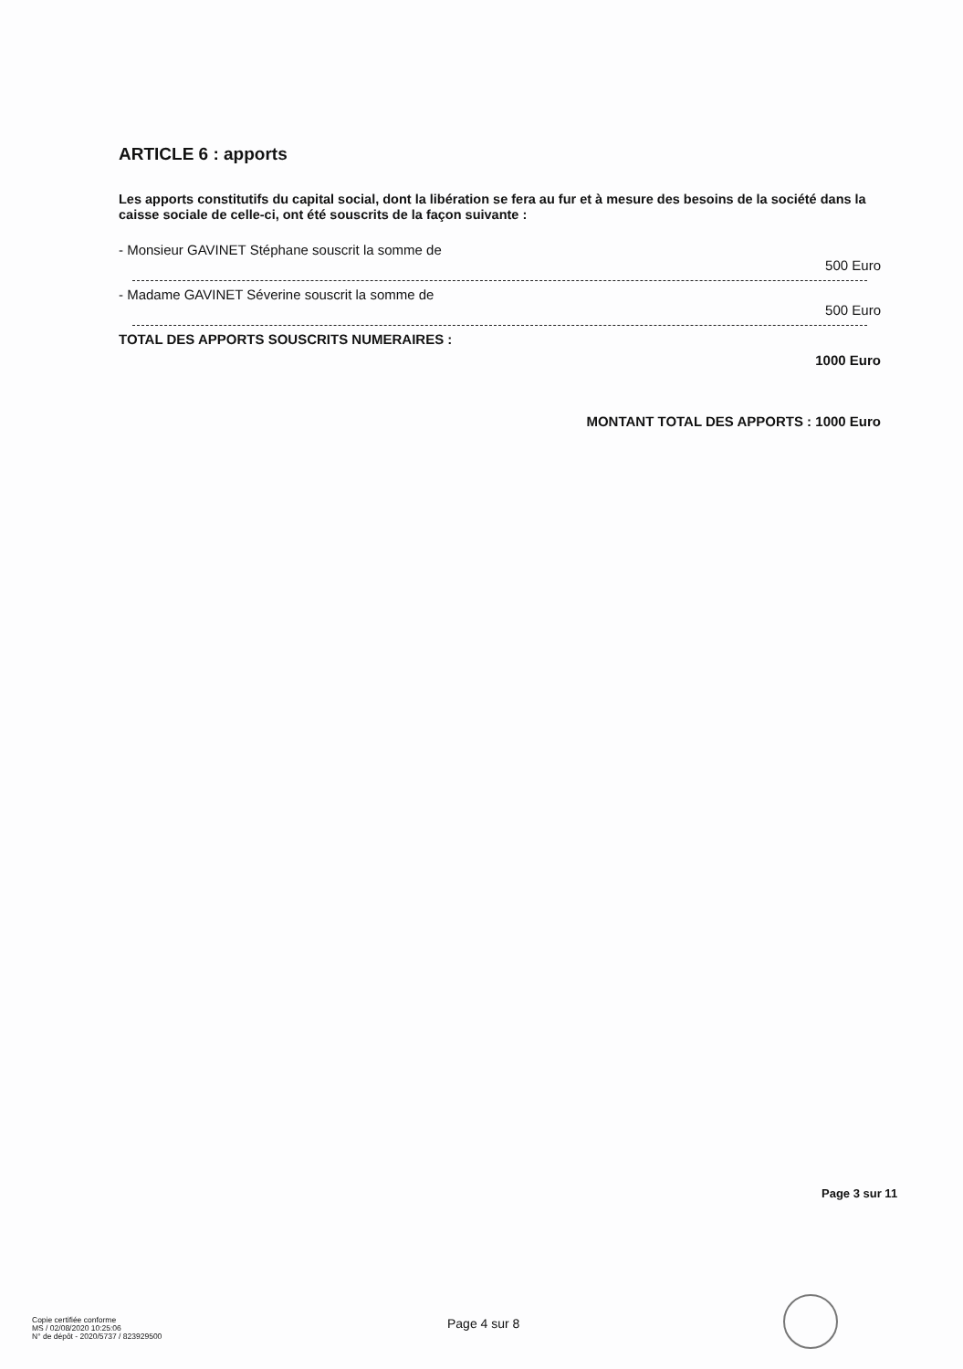ARTICLE 6 : apports
Les apports constitutifs du capital social, dont la libération se fera au fur et à mesure des besoins de la société dans la caisse sociale de celle-ci, ont été souscrits de la façon suivante :
- Monsieur GAVINET Stéphane souscrit la somme de
500 Euro
- Madame GAVINET Séverine souscrit la somme de
500 Euro
TOTAL DES APPORTS SOUSCRITS NUMERAIRES :
1000 Euro
MONTANT TOTAL DES APPORTS : 1000 Euro
Page 3 sur 11
Copie certifiée conforme
MS / 02/08/2020 10:25:06
N° de dépôt - 2020/5737 / 823929500
Page 4 sur 8